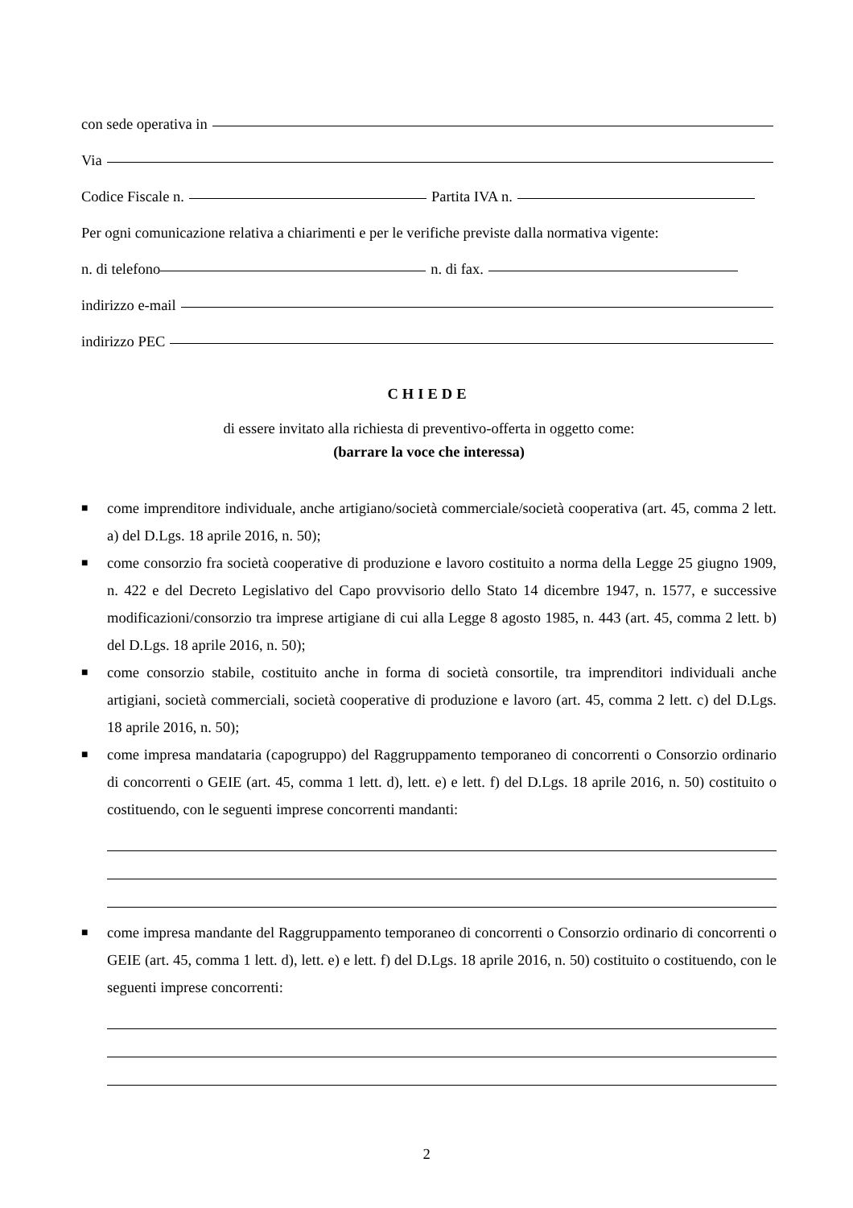con sede operativa in
Via
Codice Fiscale n. Partita IVA n.
Per ogni comunicazione relativa a chiarimenti e per le verifiche previste dalla normativa vigente:
n. di telefono n. di fax.
indirizzo e-mail
indirizzo PEC
CHIEDE
di essere invitato alla richiesta di preventivo-offerta in oggetto come:
(barrare la voce che interessa)
■
come imprenditore individuale, anche artigiano/società commerciale/società cooperativa (art. 45, comma 2 lett. a) del D.Lgs. 18 aprile 2016, n. 50);
■
come consorzio fra società cooperative di produzione e lavoro costituito a norma della Legge 25 giugno 1909, n. 422 e del Decreto Legislativo del Capo provvisorio dello Stato 14 dicembre 1947, n. 1577, e successive modificazioni/consorzio tra imprese artigiane di cui alla Legge 8 agosto 1985, n. 443 (art. 45, comma 2 lett. b) del D.Lgs. 18 aprile 2016, n. 50);
■
come consorzio stabile, costituito anche in forma di società consortile, tra imprenditori individuali anche artigiani, società commerciali, società cooperative di produzione e lavoro (art. 45, comma 2 lett. c) del D.Lgs. 18 aprile 2016, n. 50);
■
come impresa mandataria (capogruppo) del Raggruppamento temporaneo di concorrenti o Consorzio ordinario di concorrenti o GEIE (art. 45, comma 1 lett. d), lett. e) e lett. f) del D.Lgs. 18 aprile 2016, n. 50) costituito o costituendo, con le seguenti imprese concorrenti mandanti:
■
come impresa mandante del Raggruppamento temporaneo di concorrenti o Consorzio ordinario di concorrenti o GEIE (art. 45, comma 1 lett. d), lett. e) e lett. f) del D.Lgs. 18 aprile 2016, n. 50) costituito o costituendo, con le seguenti imprese concorrenti:
2